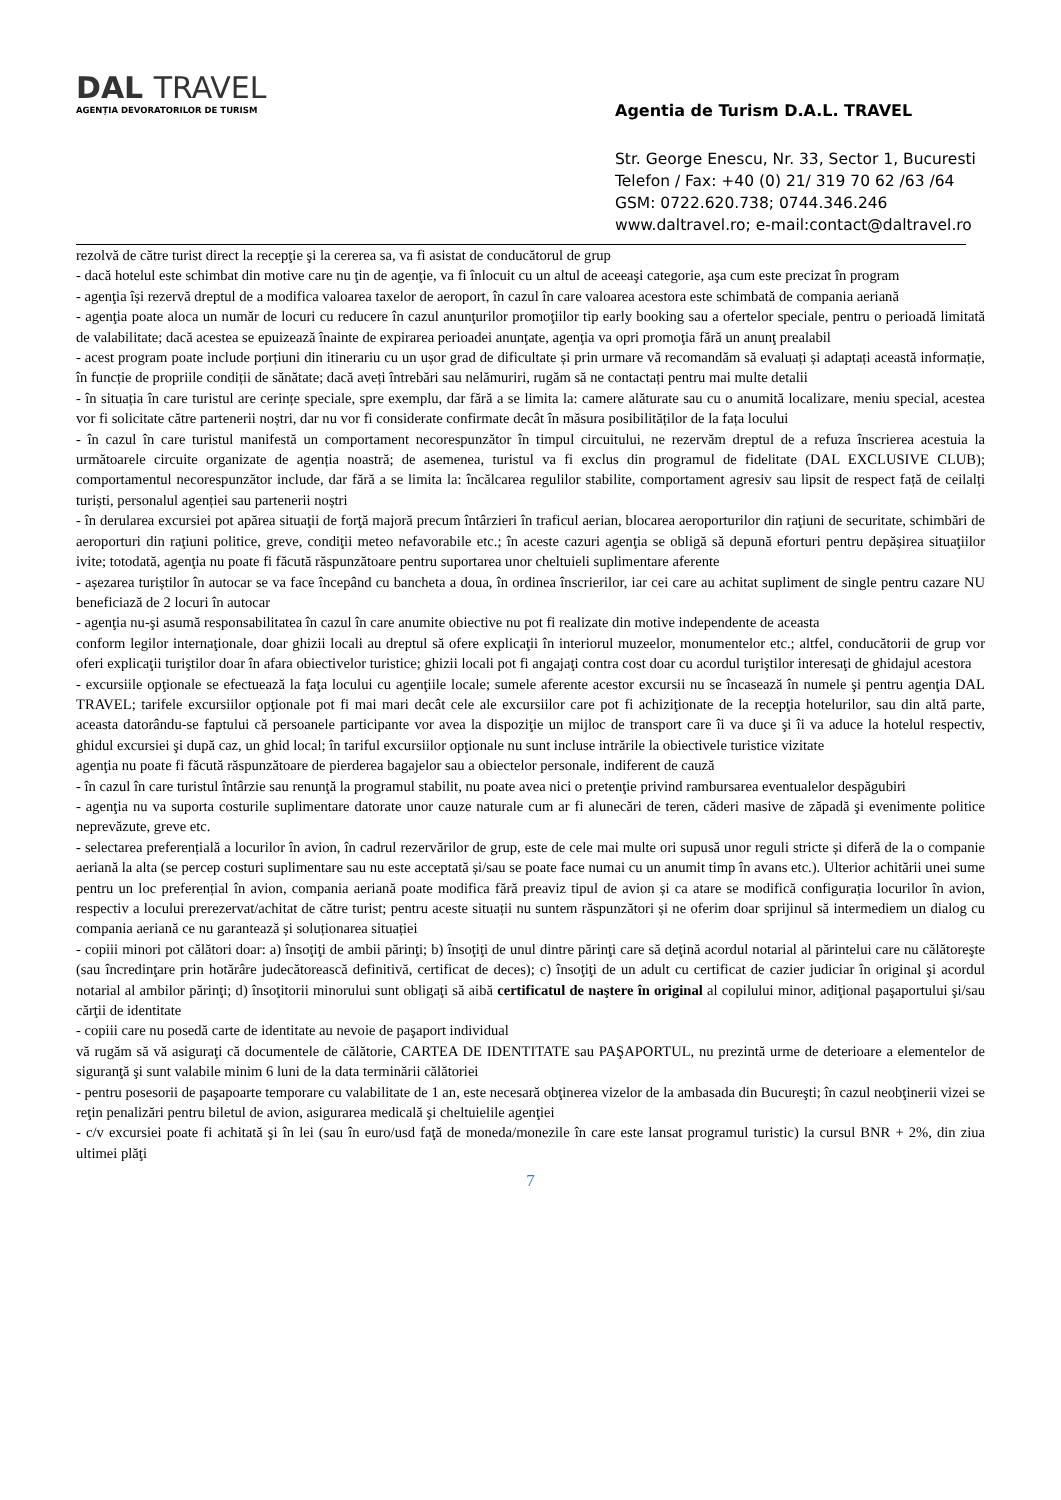DAL TRAVEL
AGENȚIA DEVORATORILOR DE TURISM
Agentia de Turism D.A.L. TRAVEL
Str. George Enescu, Nr. 33, Sector 1, Bucuresti
Telefon / Fax: +40 (0) 21/ 319 70 62 /63 /64
GSM: 0722.620.738; 0744.346.246
www.daltravel.ro; e-mail:contact@daltravel.ro
rezolvă de către turist direct la recepţie şi la cererea sa, va fi asistat de conducătorul de grup
- dacă hotelul este schimbat din motive care nu ţin de agenţie, va fi înlocuit cu un altul de aceeaşi categorie, aşa cum este precizat în program
- agenţia își rezervă dreptul de a modifica valoarea taxelor de aeroport, în cazul în care valoarea acestora este schimbată de compania aeriană
- agenţia poate aloca un număr de locuri cu reducere în cazul anunţurilor promoţiilor tip early booking sau a ofertelor speciale, pentru o perioadă limitată de valabilitate; dacă acestea se epuizează înainte de expirarea perioadei anunţate, agenţia va opri promoţia fără un anunţ prealabil
- acest program poate include porțiuni din itinerariu cu un ușor grad de dificultate și prin urmare vă recomandăm să evaluați și adaptați această informație, în funcție de propriile condiții de sănătate; dacă aveți întrebări sau nelămuriri, rugăm să ne contactați pentru mai multe detalii
- în situația în care turistul are cerințe speciale, spre exemplu, dar fără a se limita la: camere alăturate sau cu o anumită localizare, meniu special, acestea vor fi solicitate către partenerii noștri, dar nu vor fi considerate confirmate decât în măsura posibilităților de la fața locului
- în cazul în care turistul manifestă un comportament necorespunzător în timpul circuitului, ne rezervăm dreptul de a refuza înscrierea acestuia la următoarele circuite organizate de agenția noastră; de asemenea, turistul va fi exclus din programul de fidelitate (DAL EXCLUSIVE CLUB); comportamentul necorespunzător include, dar fără a se limita la: încălcarea regulilor stabilite, comportament agresiv sau lipsit de respect față de ceilalți turiști, personalul agenției sau partenerii noștri
- în derularea excursiei pot apărea situaţii de forţă majoră precum întârzieri în traficul aerian, blocarea aeroporturilor din raţiuni de securitate, schimbări de aeroporturi din raţiuni politice, greve, condiţii meteo nefavorabile etc.; în aceste cazuri agenţia se obligă să depună eforturi pentru depășirea situaţiilor ivite; totodată, agenţia nu poate fi făcută răspunzătoare pentru suportarea unor cheltuieli suplimentare aferente
- așezarea turiștilor în autocar se va face începând cu bancheta a doua, în ordinea înscrierilor, iar cei care au achitat supliment de single pentru cazare NU beneficiază de 2 locuri în autocar
- agenţia nu-şi asumă responsabilitatea în cazul în care anumite obiective nu pot fi realizate din motive independente de aceasta
conform legilor internaţionale, doar ghizii locali au dreptul să ofere explicaţii în interiorul muzeelor, monumentelor etc.; altfel, conducătorii de grup vor oferi explicaţii turiştilor doar în afara obiectivelor turistice; ghizii locali pot fi angajaţi contra cost doar cu acordul turiştilor interesaţi de ghidajul acestora
- excursiile opţionale se efectuează la faţa locului cu agenţiile locale; sumele aferente acestor excursii nu se încasează în numele şi pentru agenţia DAL TRAVEL; tarifele excursiilor opţionale pot fi mai mari decât cele ale excursiilor care pot fi achiziţionate de la recepţia hotelurilor, sau din altă parte, aceasta datorându-se faptului că persoanele participante vor avea la dispoziţie un mijloc de transport care îi va duce şi îi va aduce la hotelul respectiv, ghidul excursiei şi după caz, un ghid local; în tariful excursiilor opţionale nu sunt incluse intrările la obiectivele turistice vizitate
agenţia nu poate fi făcută răspunzătoare de pierderea bagajelor sau a obiectelor personale, indiferent de cauză
- în cazul în care turistul întârzie sau renunţă la programul stabilit, nu poate avea nici o pretenţie privind rambursarea eventualelor despăgubiri
- agenţia nu va suporta costurile suplimentare datorate unor cauze naturale cum ar fi alunecări de teren, căderi masive de zăpadă şi evenimente politice neprevăzute, greve etc.
- selectarea preferențială a locurilor în avion, în cadrul rezervărilor de grup, este de cele mai multe ori supusă unor reguli stricte și diferă de la o companie aeriană la alta (se percep costuri suplimentare sau nu este acceptată și/sau se poate face numai cu un anumit timp în avans etc.). Ulterior achitării unei sume pentru un loc preferențial în avion, compania aeriană poate modifica fără preaviz tipul de avion și ca atare se modifică configurația locurilor în avion, respectiv a locului prerezervat/achitat de către turist; pentru aceste situații nu suntem răspunzători și ne oferim doar sprijinul să intermediem un dialog cu compania aeriană ce nu garantează și soluționarea situației
- copiii minori pot călători doar: a) însoţiţi de ambii părinţi; b) însoţiţi de unul dintre părinţi care să deţină acordul notarial al părintelui care nu călătoreşte (sau încredinţare prin hotărâre judecătorească definitivă, certificat de deces); c) însoţiţi de un adult cu certificat de cazier judiciar în original şi acordul notarial al ambilor părinţi; d) însoţitorii minorului sunt obligaţi să aibă certificatul de naştere în original al copilului minor, adiţional paşaportului şi/sau cărţii de identitate
- copiii care nu posedă carte de identitate au nevoie de paşaport individual
vă rugăm să vă asiguraţi că documentele de călătorie, CARTEA DE IDENTITATE sau PAŞAPORTUL, nu prezintă urme de deterioare a elementelor de siguranţă şi sunt valabile minim 6 luni de la data terminării călătoriei
- pentru posesorii de paşapoarte temporare cu valabilitate de 1 an, este necesară obţinerea vizelor de la ambasada din Bucureşti; în cazul neobţinerii vizei se reţin penalizări pentru biletul de avion, asigurarea medicală şi cheltuielile agenţiei
- c/v excursiei poate fi achitată şi în lei (sau în euro/usd faţă de moneda/monezile în care este lansat programul turistic) la cursul BNR + 2%, din ziua ultimei plăţi
7